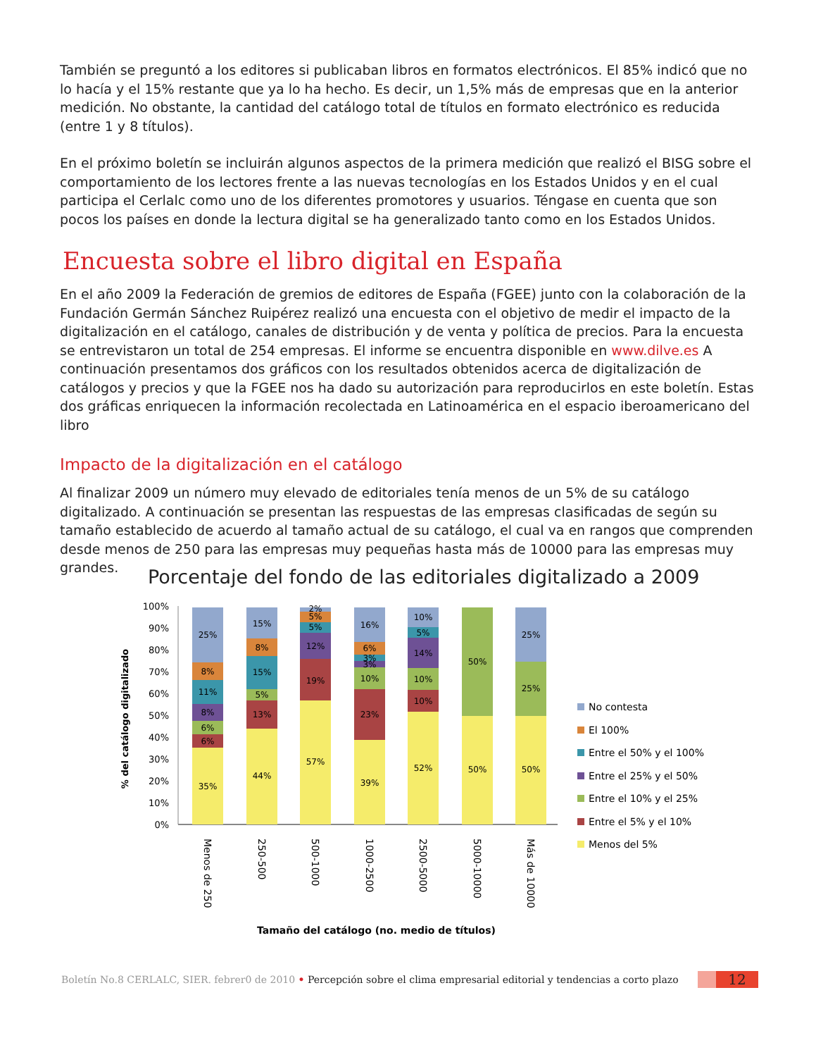También se preguntó a los editores si publicaban libros en formatos electrónicos. El 85% indicó que no lo hacía y el 15% restante que ya lo ha hecho. Es decir, un 1,5% más de empresas que en la anterior medición. No obstante, la cantidad del catálogo total de títulos en formato electrónico es reducida (entre 1 y 8 títulos).
En el próximo boletín se incluirán algunos aspectos de la primera medición que realizó el BISG sobre el comportamiento de los lectores frente a las nuevas tecnologías en los Estados Unidos y en el cual participa el Cerlalc como uno de los diferentes promotores y usuarios. Téngase en cuenta que son pocos los países en donde la lectura digital se ha generalizado tanto como en los Estados Unidos.
Encuesta sobre el libro digital en España
En el año 2009 la Federación de gremios de editores de España (FGEE) junto con la colaboración de la Fundación Germán Sánchez Ruipérez realizó una encuesta con el objetivo de medir el impacto de la digitalización en el catálogo, canales de distribución y de venta y política de precios. Para la encuesta se entrevistaron un total de 254 empresas. El informe se encuentra disponible en www.dilve.es A continuación presentamos dos gráficos con los resultados obtenidos acerca de digitalización de catálogos y precios y que la FGEE nos ha dado su autorización para reproducirlos en este boletín. Estas dos gráficas enriquecen la información recolectada en Latinoamérica en el espacio iberoamericano del libro
Impacto de la digitalización en el catálogo
Al finalizar 2009 un número muy elevado de editoriales tenía menos de un 5% de su catálogo digitalizado. A continuación se presentan las respuestas de las empresas clasificadas de según su tamaño establecido de acuerdo al tamaño actual de su catálogo, el cual va en rangos que comprenden desde menos de 250 para las empresas muy pequeñas hasta más de 10000 para las empresas muy grandes.
Porcentaje del fondo de las editoriales digitalizado a 2009
% del catálogo digitalizado
100%
90%
80%
70%
60%
50%
40%
30%
20%
10%
0%
35%
6%
6%
8%
11%
8%
25%
44%
13%
5%
15%
8%
15%
57%
19%
12%
5%
5%
2%
39%
23%
10%
3%
3%
6%
16%
52%
10%
10%
14%
5%
10%
50%
50%
50%
25%
25%
Menos de 250
250-500
500-1000
1000-2500
2500-5000
5000-10000
Más de 10000
Tamaño del catálogo (no. medio de títulos)
No contesta
El 100%
Entre el 50% y el 100%
Entre el 25% y el 50%
Entre el 10% y el 25%
Entre el 5% y el 10%
Menos del 5%
Boletín No.8 CERLALC, SIER. febrer0 de 2010 • Percepción sobre el clima empresarial editorial y tendencias a corto plazo 12